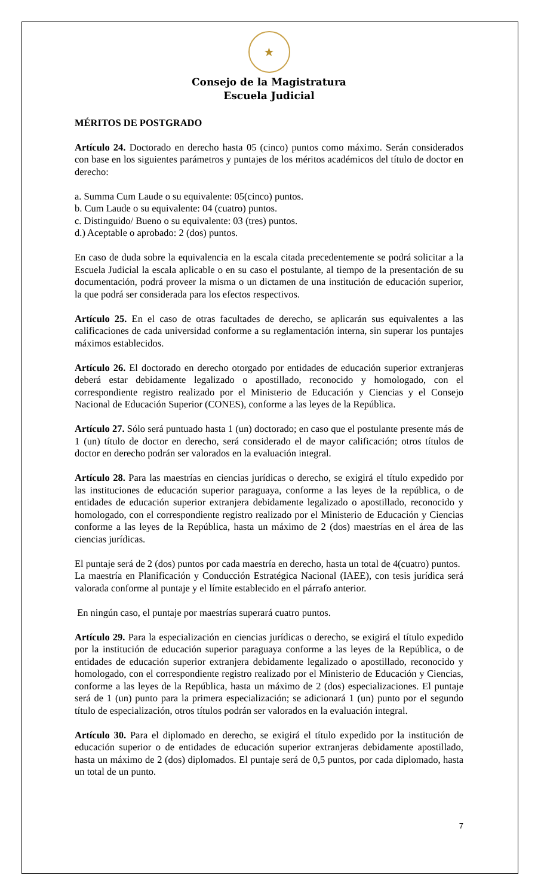★
Consejo de la Magistratura
Escuela Judicial
MÉRITOS DE POSTGRADO
Artículo 24. Doctorado en derecho hasta 05 (cinco) puntos como máximo. Serán considerados con base en los siguientes parámetros y puntajes de los méritos académicos del título de doctor en derecho:
a. Summa Cum Laude o su equivalente: 05(cinco) puntos.
b. Cum Laude o su equivalente: 04 (cuatro) puntos.
c. Distinguido/ Bueno o su equivalente: 03 (tres) puntos.
d.) Aceptable o aprobado: 2 (dos) puntos.
En caso de duda sobre la equivalencia en la escala citada precedentemente se podrá solicitar a la Escuela Judicial la escala aplicable o en su caso el postulante, al tiempo de la presentación de su documentación, podrá proveer la misma o un dictamen de una institución de educación superior, la que podrá ser considerada para los efectos respectivos.
Artículo 25. En el caso de otras facultades de derecho, se aplicarán sus equivalentes a las calificaciones de cada universidad conforme a su reglamentación interna, sin superar los puntajes máximos establecidos.
Artículo 26. El doctorado en derecho otorgado por entidades de educación superior extranjeras deberá estar debidamente legalizado o apostillado, reconocido y homologado, con el correspondiente registro realizado por el Ministerio de Educación y Ciencias y el Consejo Nacional de Educación Superior (CONES), conforme a las leyes de la República.
Artículo 27. Sólo será puntuado hasta 1 (un) doctorado; en caso que el postulante presente más de 1 (un) título de doctor en derecho, será considerado el de mayor calificación; otros títulos de doctor en derecho podrán ser valorados en la evaluación integral.
Artículo 28. Para las maestrías en ciencias jurídicas o derecho, se exigirá el título expedido por las instituciones de educación superior paraguaya, conforme a las leyes de la república, o de entidades de educación superior extranjera debidamente legalizado o apostillado, reconocido y homologado, con el correspondiente registro realizado por el Ministerio de Educación y Ciencias conforme a las leyes de la República, hasta un máximo de 2 (dos) maestrías en el área de las ciencias jurídicas.
El puntaje será de 2 (dos) puntos por cada maestría en derecho, hasta un total de 4(cuatro) puntos.
La maestría en Planificación y Conducción Estratégica Nacional (IAEE), con tesis jurídica será valorada conforme al puntaje y el límite establecido en el párrafo anterior.
En ningún caso, el puntaje por maestrías superará cuatro puntos.
Artículo 29. Para la especialización en ciencias jurídicas o derecho, se exigirá el título expedido por la institución de educación superior paraguaya conforme a las leyes de la República, o de entidades de educación superior extranjera debidamente legalizado o apostillado, reconocido y homologado, con el correspondiente registro realizado por el Ministerio de Educación y Ciencias, conforme a las leyes de la República, hasta un máximo de 2 (dos) especializaciones. El puntaje será de 1 (un) punto para la primera especialización; se adicionará 1 (un) punto por el segundo título de especialización, otros títulos podrán ser valorados en la evaluación integral.
Artículo 30. Para el diplomado en derecho, se exigirá el título expedido por la institución de educación superior o de entidades de educación superior extranjeras debidamente apostillado, hasta un máximo de 2 (dos) diplomados. El puntaje será de 0,5 puntos, por cada diplomado, hasta un total de un punto.
7